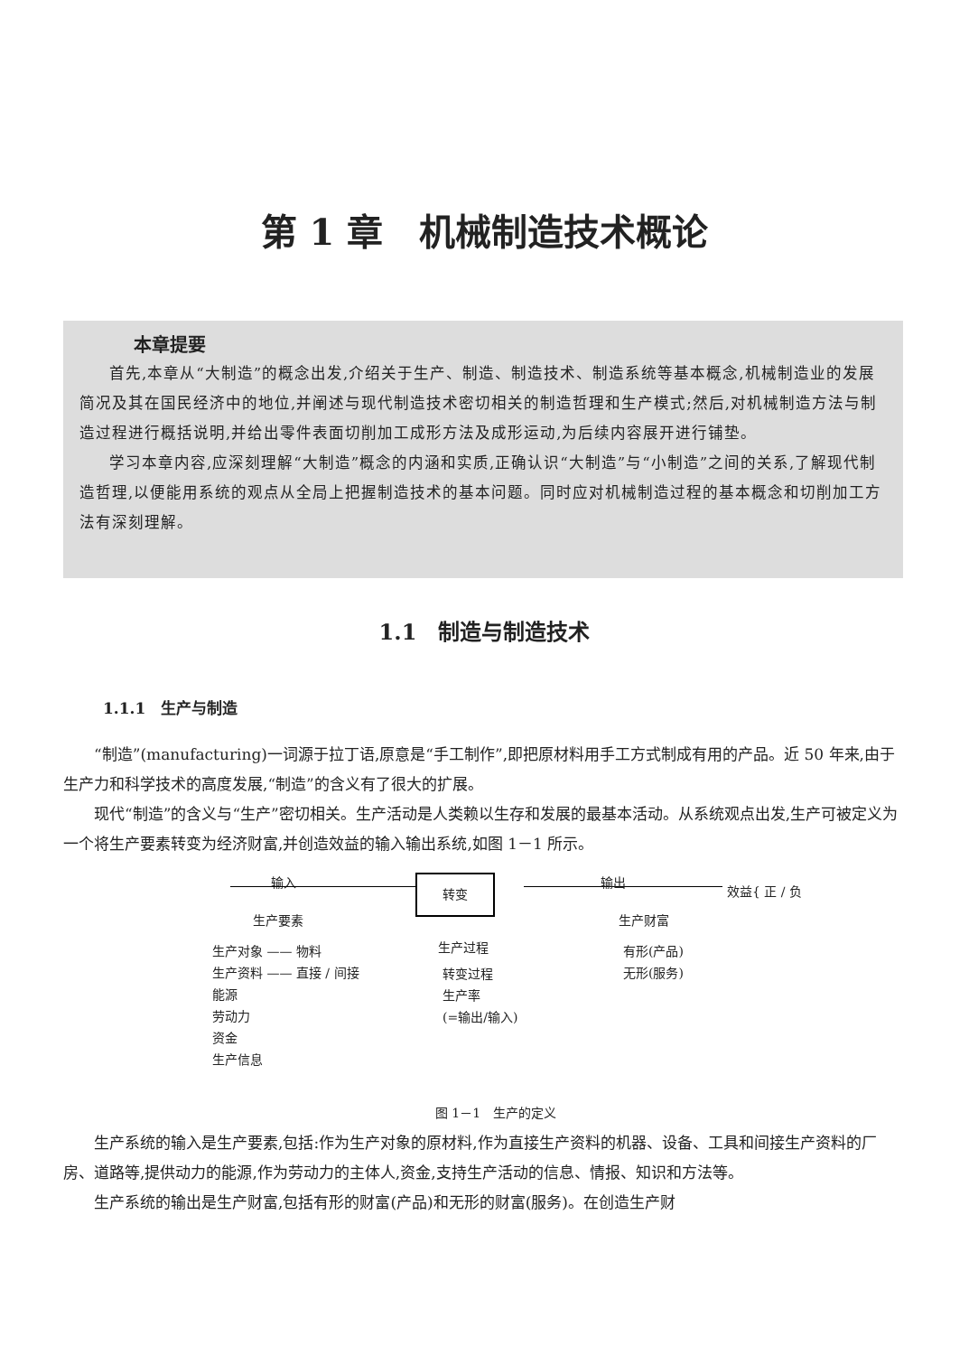第 1 章　机械制造技术概论
本章提要
首先,本章从“大制造”的概念出发,介绍关于生产、制造、制造技术、制造系统等基本概念,机械制造业的发展简况及其在国民经济中的地位,并阐述与现代制造技术密切相关的制造哲理和生产模式;然后,对机械制造方法与制造过程进行概括说明,并给出零件表面切削加工成形方法及成形运动,为后续内容展开进行铺垫。
学习本章内容,应深刻理解“大制造”概念的内涵和实质,正确认识“大制造”与“小制造”之间的关系,了解现代制造哲理,以便能用系统的观点从全局上把握制造技术的基本问题。同时应对机械制造过程的基本概念和切削加工方法有深刻理解。
1.1　制造与制造技术
1.1.1　生产与制造
“制造”(manufacturing)一词源于拉丁语,原意是“手工制作”,即把原材料用手工方式制成有用的产品。近 50 年来,由于生产力和科学技术的高度发展,“制造”的含义有了很大的扩展。
现代“制造”的含义与“生产”密切相关。生产活动是人类赖以生存和发展的最基本活动。从系统观点出发,生产可被定义为一个将生产要素转变为经济财富,并创造效益的输入输出系统,如图 1－1 所示。
输入 转变 输出
效益{ 正 / 负
生产要素
生产对象 —— 物料
生产资料 —— 直接 / 间接
能源
劳动力
资金
生产信息
生产过程
转变过程
生产率
(=输出/输入)
生产财富
有形(产品)
无形(服务)
图 1－1　生产的定义
生产系统的输入是生产要素,包括:作为生产对象的原材料,作为直接生产资料的机器、设备、工具和间接生产资料的厂房、道路等,提供动力的能源,作为劳动力的主体人,资金,支持生产活动的信息、情报、知识和方法等。
生产系统的输出是生产财富,包括有形的财富(产品)和无形的财富(服务)。在创造生产财